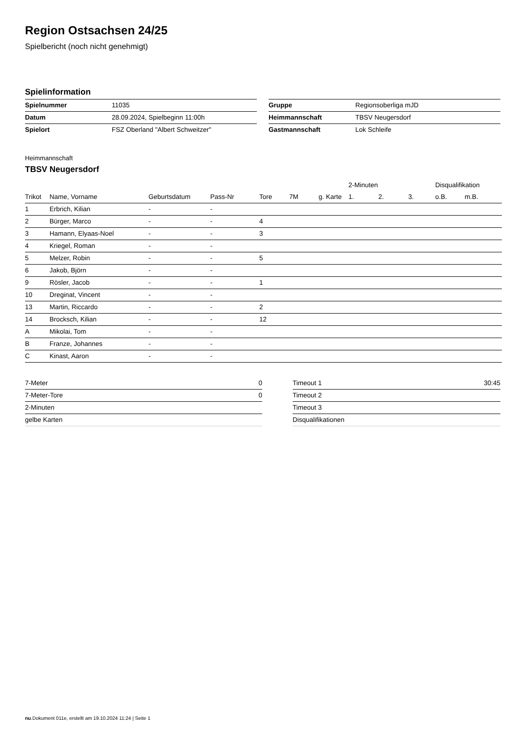Region Ostsachsen 24/25
Spielbericht (noch nicht genehmigt)
Spielinformation
| Spielnummer | 11035 |
| Datum | 28.09.2024, Spielbeginn 11:00h |
| Spielort | FSZ Oberland "Albert Schweitzer" |
| Gruppe | Regionsoberliga mJD |
| Heimmannschaft | TBSV Neugersdorf |
| Gastmannschaft | Lok Schleife |
Heimmannschaft
TBSV Neugersdorf
| | | | | | | | 2-Minuten | | | Disqualifikation | |
| --- | --- | --- | --- | --- | --- | --- | --- | --- | --- | --- | --- |
| Trikot | Name, Vorname | Geburtsdatum | Pass-Nr | Tore | 7M | g. Karte | 1. | 2. | 3. | o.B. | m.B. |
| 1 | Erbrich, Kilian | - | - | | | | | | | | |
| 2 | Bürger, Marco | - | - | 4 | | | | | | | |
| 3 | Hamann, Elyaas-Noel | - | - | 3 | | | | | | | |
| 4 | Kriegel, Roman | - | - | | | | | | | | |
| 5 | Melzer, Robin | - | - | 5 | | | | | | | |
| 6 | Jakob, Björn | - | - | | | | | | | | |
| 9 | Rösler, Jacob | - | - | 1 | | | | | | | |
| 10 | Dreginat, Vincent | - | - | | | | | | | | |
| 13 | Martin, Riccardo | - | - | 2 | | | | | | | |
| 14 | Brocksch, Kilian | - | - | 12 | | | | | | | |
| A | Mikolai, Tom | - | - | | | | | | | | |
| B | Franze, Johannes | - | - | | | | | | | | |
| C | Kinast, Aaron | - | - | | | | | | | | |
| 7-Meter | 0 |
| 7-Meter-Tore | 0 |
| 2-Minuten | |
| gelbe Karten | |
| Timeout 1 | 30:45 |
| Timeout 2 | |
| Timeout 3 | |
| Disqualifikationen | |
nu.Dokument 011e, erstellt am 19.10.2024 11:24 | Seite 1